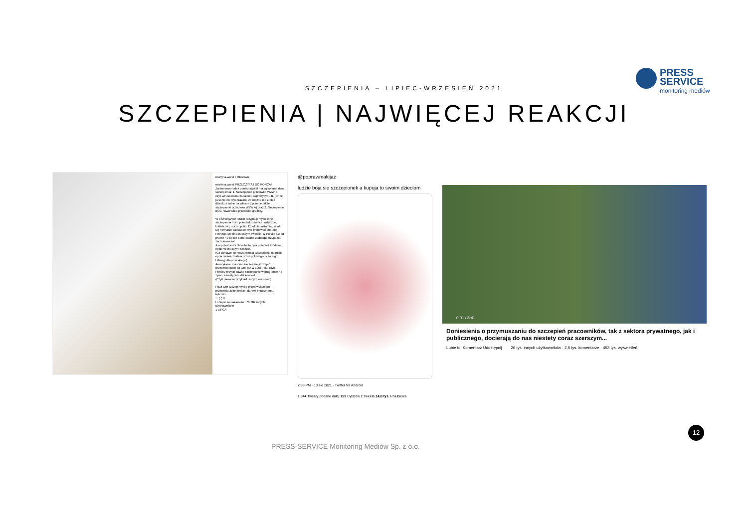PRESS
SERVICE
monitoring mediów
SZCZEPIENIA – LIPIEC-WRZESIEŃ 2021
SZCZEPIENIA | NAJWIĘCEJ REAKCJI
martyna.world • Obserwuj
martyna.world PRZECZYTAJ DO KOŃCA!
Zanim noworodek opuści szpital ma wykonane dwa szczepienia: 1. Szczepienie przeciwko WZW B, czyli wirusowemu zapaleniu wątroby typu B. (Choć ja sobie nie wyobrazam, ze można nie zrobić dziecku i sobie na własne życzenie także szczepionki przeciwko WZW A) oraz 2. Szczepienie BCG noworodka przeciwko gruźlicy.
W późniejszych latach przyjmujemy kolejne szczepienia m.in. przeciwko śwince, różyczce, krztuścowi, odrze, polio. Dzięki tej ostatniej, udało się niemalże całkowicie wyeliminować chorobę Heinego-Medina na całym świecie. W Polsce już od prawie 40 lat nie odnotowano żadnego przypadku zachorowania!
A w przeszłości choroba ta była przecież źródłem epidemii na całym świecie.
(Co ciekawe pierwsza wersja szczepionki na polio opracowana została przez polskiego uczonego, Hilarego Koprowskiego).
Amerykanie masowo zaczęli się szczepić przeciwko polio po tym, jak w 1958 roku Elvis Presley przyjął dawkę szczepionki w programie na żywo, a następnie dał koncert.
(Czyli dawanie przykładu innym ma sens!)
Poza tym szczepimy się przed wyjazdami przeciwko żółtej febrze, durowi brzusznemu, tężcowi.
♡ ◯ ▽
Lubią to soniakarman i 76 882 innych użytkowników
1 LIPCA
@poprawmakijaz
ludzie boja sie szczepionek a kupuja to swoim dzieciom
2:53 PM · 13 sie 2021 · Twitter for Android
1 344 Tweety podane dalej 199 Cytatów z Tweeta 14,8 tys. Polubienia
0:01 / 8:41
Doniesienia o przymuszaniu do szczepień pracowników, tak z sektora prywatnego, jak i publicznego, docierają do nas niestety coraz szerszym...
Lubię to! Komentarz Udostępnij 26 tys. innych użytkowników · 2,5 tys. komentarze · 453 tys. wyświetleń
12
PRESS-SERVICE Monitoring Mediów Sp. z o.o.